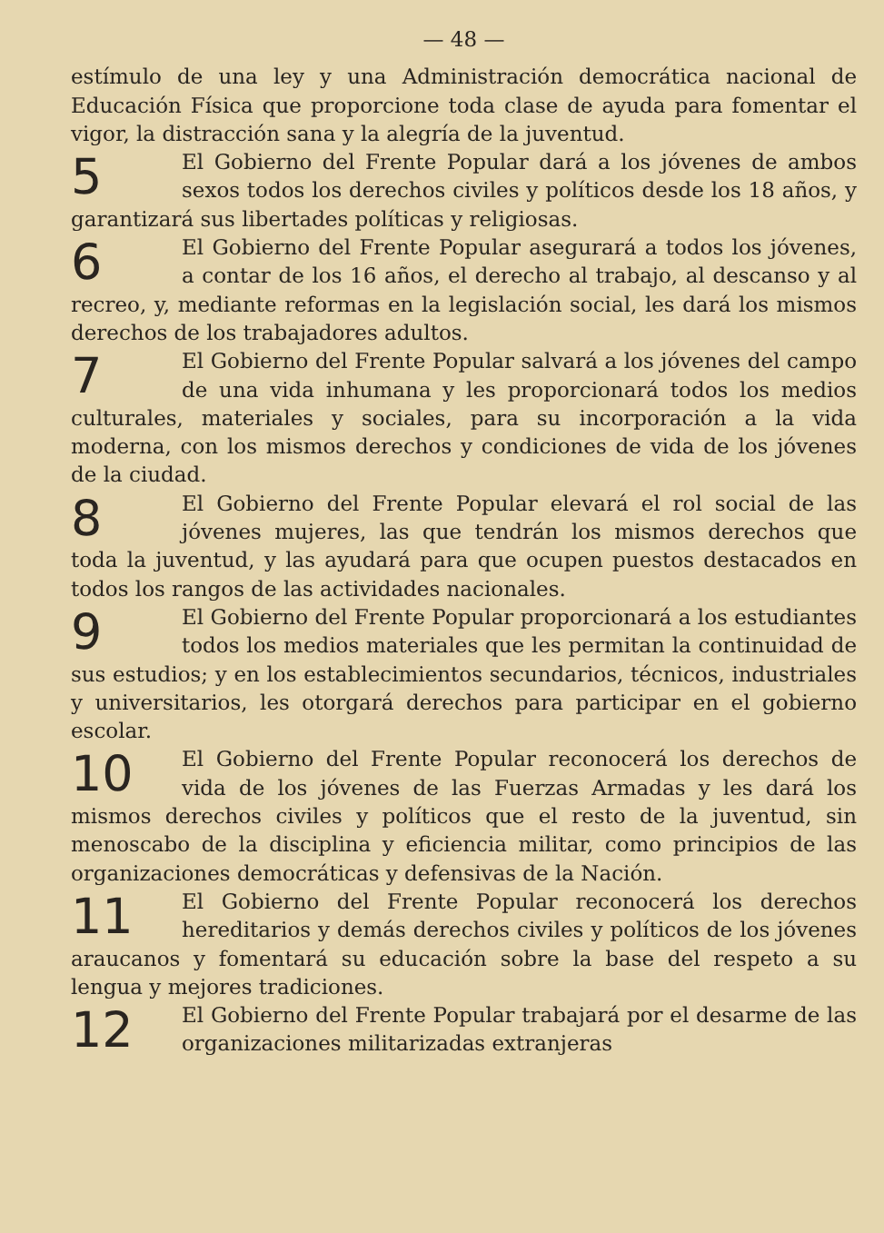— 48 —
estímulo de una ley y una Administración democrática nacional de Educación Física que proporcione toda clase de ayuda para fomentar el vigor, la distracción sana y la alegría de la juventud.
5 El Gobierno del Frente Popular dará a los jóvenes de ambos sexos todos los derechos civiles y políticos desde los 18 años, y garantizará sus libertades políticas y religiosas.
6 El Gobierno del Frente Popular asegurará a todos los jóvenes, a contar de los 16 años, el derecho al trabajo, al descanso y al recreo, y, mediante reformas en la legislación social, les dará los mismos derechos de los trabajadores adultos.
7 El Gobierno del Frente Popular salvará a los jóvenes del campo de una vida inhumana y les proporcionará todos los medios culturales, materiales y sociales, para su incorporación a la vida moderna, con los mismos derechos y condiciones de vida de los jóvenes de la ciudad.
8 El Gobierno del Frente Popular elevará el rol social de las jóvenes mujeres, las que tendrán los mismos derechos que toda la juventud, y las ayudará para que ocupen puestos destacados en todos los rangos de las actividades nacionales.
9 El Gobierno del Frente Popular proporcionará a los estudiantes todos los medios materiales que les permitan la continuidad de sus estudios; y en los establecimientos secundarios, técnicos, industriales y universitarios, les otorgará derechos para participar en el gobierno escolar.
10 El Gobierno del Frente Popular reconocerá los derechos de vida de los jóvenes de las Fuerzas Armadas y les dará los mismos derechos civiles y políticos que el resto de la juventud, sin menoscabo de la disciplina y eficiencia militar, como principios de las organizaciones democráticas y defensivas de la Nación.
11 El Gobierno del Frente Popular reconocerá los derechos hereditarios y demás derechos civiles y políticos de los jóvenes araucanos y fomentará su educación sobre la base del respeto a su lengua y mejores tradiciones.
12 El Gobierno del Frente Popular trabajará por el desarme de las organizaciones militarizadas extranjeras